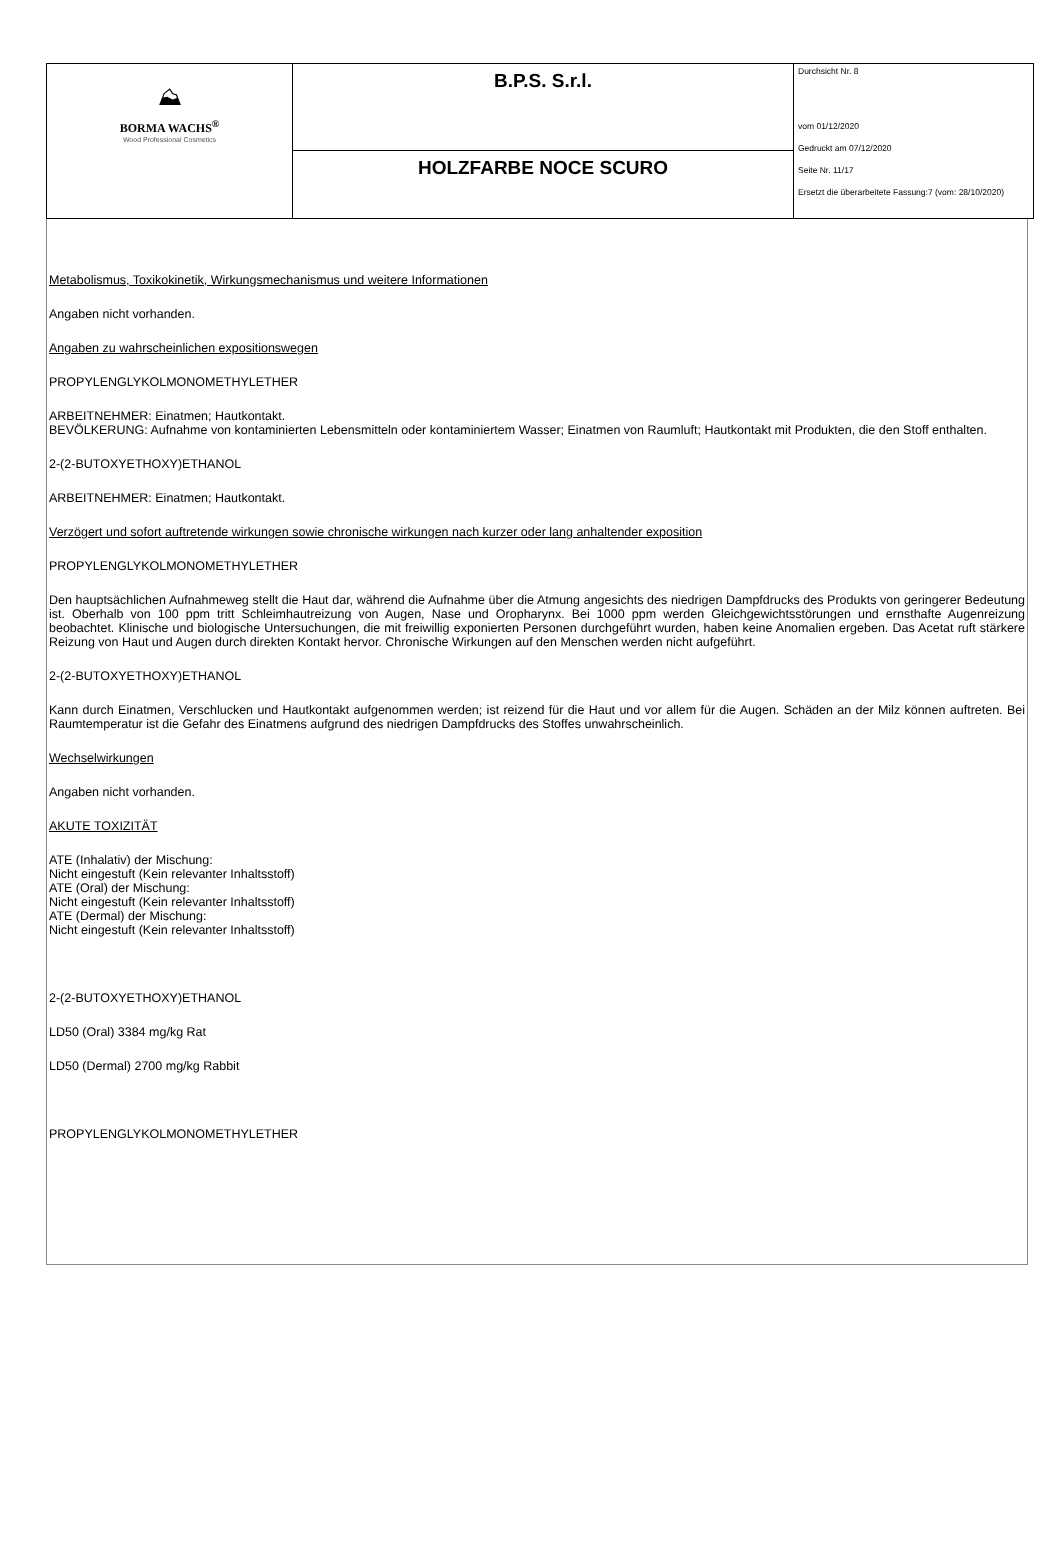| ⛰ BORMA WACHS<sup>®</sup> Wood Professional Cosmetics | B.P.S. S.r.l. | Durchsicht Nr. 8 vom 01/12/2020 Gedruckt am 07/12/2020 Seite Nr. 11/17 Ersetzt die überarbeitete Fassung:7 (vom: 28/10/2020) |
| | HOLZFARBE NOCE SCURO | |
Metabolismus, Toxikokinetik, Wirkungsmechanismus und weitere Informationen
Angaben nicht vorhanden.
Angaben zu wahrscheinlichen expositionswegen
PROPYLENGLYKOLMONOMETHYLETHER
ARBEITNEHMER: Einatmen; Hautkontakt.
BEVÖLKERUNG: Aufnahme von kontaminierten Lebensmitteln oder kontaminiertem Wasser; Einatmen von Raumluft; Hautkontakt mit Produkten, die den Stoff enthalten.
2-(2-BUTOXYETHOXY)ETHANOL
ARBEITNEHMER: Einatmen; Hautkontakt.
Verzögert und sofort auftretende wirkungen sowie chronische wirkungen nach kurzer oder lang anhaltender exposition
PROPYLENGLYKOLMONOMETHYLETHER
Den hauptsächlichen Aufnahmeweg stellt die Haut dar, während die Aufnahme über die Atmung angesichts des niedrigen Dampfdrucks des Produkts von geringerer Bedeutung ist. Oberhalb von 100 ppm tritt Schleimhautreizung von Augen, Nase und Oropharynx. Bei 1000 ppm werden Gleichgewichtsstörungen und ernsthafte Augenreizung beobachtet. Klinische und biologische Untersuchungen, die mit freiwillig exponierten Personen durchgeführt wurden, haben keine Anomalien ergeben. Das Acetat ruft stärkere Reizung von Haut und Augen durch direkten Kontakt hervor. Chronische Wirkungen auf den Menschen werden nicht aufgeführt.
2-(2-BUTOXYETHOXY)ETHANOL
Kann durch Einatmen, Verschlucken und Hautkontakt aufgenommen werden; ist reizend für die Haut und vor allem für die Augen. Schäden an der Milz können auftreten. Bei Raumtemperatur ist die Gefahr des Einatmens aufgrund des niedrigen Dampfdrucks des Stoffes unwahrscheinlich.
Wechselwirkungen
Angaben nicht vorhanden.
AKUTE TOXIZITÄT
ATE (Inhalativ) der Mischung:
Nicht eingestuft (Kein relevanter Inhaltsstoff)
ATE (Oral) der Mischung:
Nicht eingestuft (Kein relevanter Inhaltsstoff)
ATE (Dermal) der Mischung:
Nicht eingestuft (Kein relevanter Inhaltsstoff)
2-(2-BUTOXYETHOXY)ETHANOL
LD50 (Oral) 3384 mg/kg Rat
LD50 (Dermal) 2700 mg/kg Rabbit
PROPYLENGLYKOLMONOMETHYLETHER